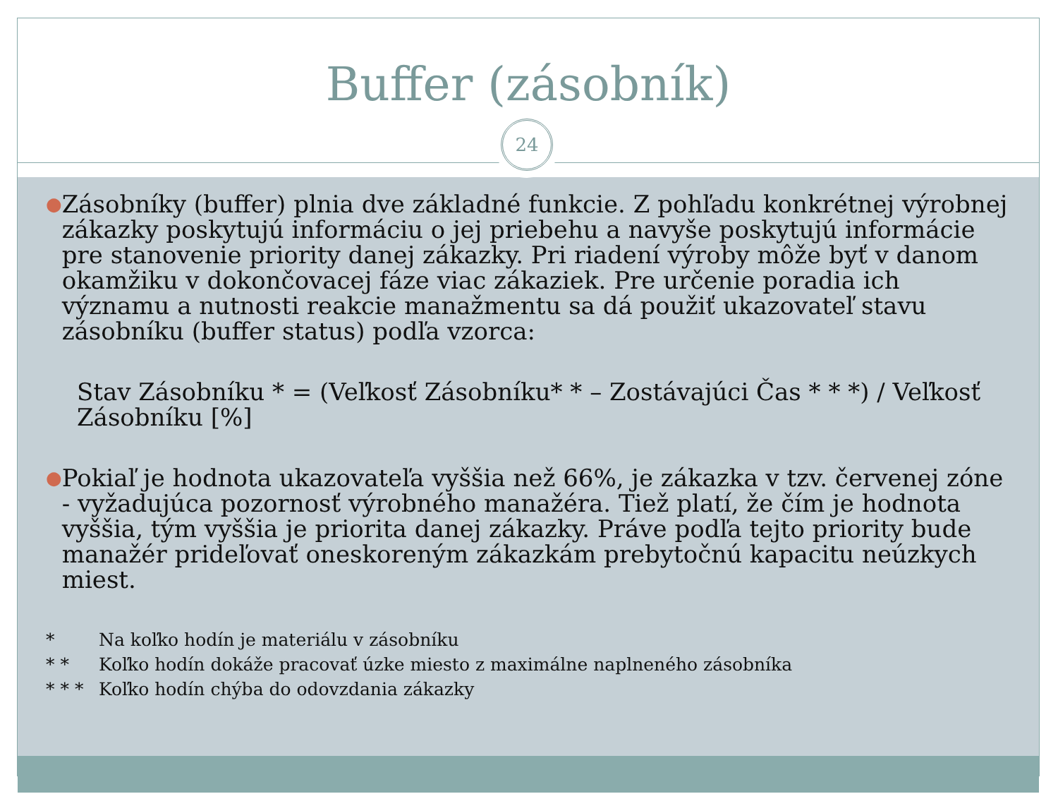Buffer (zásobník)
24
● Zásobníky (buffer) plnia dve základné funkcie. Z pohľadu konkrétnej výrobnej zákazky poskytujú informáciu o jej priebehu a navyše poskytujú informácie pre stanovenie priority danej zákazky. Pri riadení výroby môže byť v danom okamžiku v dokončovacej fáze viac zákaziek. Pre určenie poradia ich významu a nutnosti reakcie manažmentu sa dá použiť ukazovateľ stavu zásobníku (buffer status) podľa vzorca:
Stav Zásobníku * = (Veľkosť Zásobníku* * – Zostávajúci Čas * * *) / Veľkosť Zásobníku [%]
● Pokiaľ je hodnota ukazovateľa vyššia než 66%, je zákazka v tzv. červenej zóne - vyžadujúca pozornosť výrobného manažéra. Tiež platí, že čím je hodnota vyššia, tým vyššia je priorita danej zákazky. Práve podľa tejto priority bude manažér prideľovať oneskoreným zákazkám prebytočnú kapacitu neúzkych miest.
* Na koľko hodín je materiálu v zásobníku
* * Koľko hodín dokáže pracovať úzke miesto z maximálne naplneného zásobníka
* * * Koľko hodín chýba do odovzdania zákazky